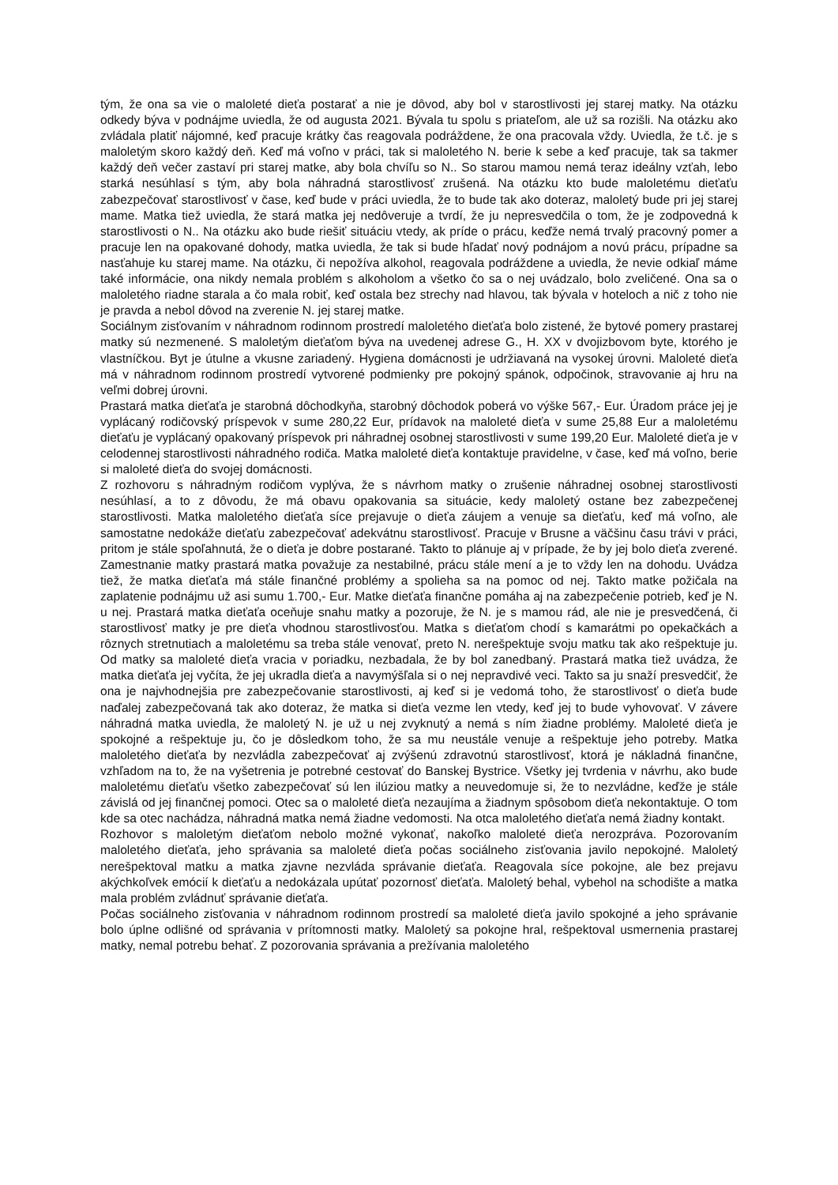tým, že ona sa vie o maloleté dieťa postarať a nie je dôvod, aby bol v starostlivosti jej starej matky. Na otázku odkedy býva v podnájme uviedla, že od augusta 2021. Bývala tu spolu s priateľom, ale už sa rozišli. Na otázku ako zvládala platiť nájomné, keď pracuje krátky čas reagovala podráždene, že ona pracovala vždy. Uviedla, že t.č. je s maloletým skoro každý deň. Keď má voľno v práci, tak si maloletého N. berie k sebe a keď pracuje, tak sa takmer každý deň večer zastaví pri starej matke, aby bola chvíľu so N.. So starou mamou nemá teraz ideálny vzťah, lebo starká nesúhlasí s tým, aby bola náhradná starostlivosť zrušená. Na otázku kto bude maloletému dieťaťu zabezpečovať starostlivosť v čase, keď bude v práci uviedla, že to bude tak ako doteraz, maloletý bude pri jej starej mame. Matka tiež uviedla, že stará matka jej nedôveruje a tvrdí, že ju nepresvedčila o tom, že je zodpovedná k starostlivosti o N.. Na otázku ako bude riešiť situáciu vtedy, ak príde o prácu, keďže nemá trvalý pracovný pomer a pracuje len na opakované dohody, matka uviedla, že tak si bude hľadať nový podnájom a novú prácu, prípadne sa nasťahuje ku starej mame. Na otázku, či nepožíva alkohol, reagovala podráždene a uviedla, že nevie odkiaľ máme také informácie, ona nikdy nemala problém s alkoholom a všetko čo sa o nej uvádzalo, bolo zveličené. Ona sa o maloletého riadne starala a čo mala robiť, keď ostala bez strechy nad hlavou, tak bývala v hoteloch a nič z toho nie je pravda a nebol dôvod na zverenie N. jej starej matke.
Sociálnym zisťovaním v náhradnom rodinnom prostredí maloletého dieťaťa bolo zistené, že bytové pomery prastarej matky sú nezmenené. S maloletým dieťaťom býva na uvedenej adrese G., H. XX v dvojizbovom byte, ktorého je vlastníčkou. Byt je útulne a vkusne zariadený. Hygiena domácnosti je udržiavaná na vysokej úrovni. Maloleté dieťa má v náhradnom rodinnom prostredí vytvorené podmienky pre pokojný spánok, odpočinok, stravovanie aj hru na veľmi dobrej úrovni.
Prastará matka dieťaťa je starobná dôchodkyňa, starobný dôchodok poberá vo výške 567,- Eur. Úradom práce jej je vyplácaný rodičovský príspevok v sume 280,22 Eur, prídavok na maloleté dieťa v sume 25,88 Eur a maloletému dieťaťu je vyplácaný opakovaný príspevok pri náhradnej osobnej starostlivosti v sume 199,20 Eur. Maloleté dieťa je v celodennej starostlivosti náhradného rodiča. Matka maloleté dieťa kontaktuje pravidelne, v čase, keď má voľno, berie si maloleté dieťa do svojej domácnosti.
Z rozhovoru s náhradným rodičom vyplýva, že s návrhom matky o zrušenie náhradnej osobnej starostlivosti nesúhlasí, a to z dôvodu, že má obavu opakovania sa situácie, kedy maloletý ostane bez zabezpečenej starostlivosti. Matka maloletého dieťaťa síce prejavuje o dieťa záujem a venuje sa dieťaťu, keď má voľno, ale samostatne nedokáže dieťaťu zabezpečovať adekvátnu starostlivosť. Pracuje v Brusne a väčšinu času trávi v práci, pritom je stále spoľahnutá, že o dieťa je dobre postarané. Takto to plánuje aj v prípade, že by jej bolo dieťa zverené. Zamestnanie matky prastará matka považuje za nestabilné, prácu stále mení a je to vždy len na dohodu. Uvádza tiež, že matka dieťaťa má stále finančné problémy a spolieha sa na pomoc od nej. Takto matke požičala na zaplatenie podnájmu už asi sumu 1.700,- Eur. Matke dieťaťa finančne pomáha aj na zabezpečenie potrieb, keď je N. u nej. Prastará matka dieťaťa oceňuje snahu matky a pozoruje, že N. je s mamou rád, ale nie je presvedčená, či starostlivosť matky je pre dieťa vhodnou starostlivosťou. Matka s dieťaťom chodí s kamarátmi po opekačkách a rôznych stretnutiach a maloletému sa treba stále venovať, preto N. nerešpektuje svoju matku tak ako rešpektuje ju. Od matky sa maloleté dieťa vracia v poriadku, nezbadala, že by bol zanedbaný. Prastará matka tiež uvádza, že matka dieťaťa jej vyčíta, že jej ukradla dieťa a navymýšľala si o nej nepravdivé veci. Takto sa ju snaží presvedčiť, že ona je najvhodnejšia pre zabezpečovanie starostlivosti, aj keď si je vedomá toho, že starostlivosť o dieťa bude naďalej zabezpečovaná tak ako doteraz, že matka si dieťa vezme len vtedy, keď jej to bude vyhovovať. V závere náhradná matka uviedla, že maloletý N. je už u nej zvyknutý a nemá s ním žiadne problémy. Maloleté dieťa je spokojné a rešpektuje ju, čo je dôsledkom toho, že sa mu neustále venuje a rešpektuje jeho potreby. Matka maloletého dieťaťa by nezvládla zabezpečovať aj zvýšenú zdravotnú starostlivosť, ktorá je nákladná finančne, vzhľadom na to, že na vyšetrenia je potrebné cestovať do Banskej Bystrice. Všetky jej tvrdenia v návrhu, ako bude maloletému dieťaťu všetko zabezpečovať sú len ilúziou matky a neuvedomuje si, že to nezvládne, keďže je stále závislá od jej finančnej pomoci. Otec sa o maloleté dieťa nezaujíma a žiadnym spôsobom dieťa nekontaktuje. O tom kde sa otec nachádza, náhradná matka nemá žiadne vedomosti. Na otca maloletého dieťaťa nemá žiadny kontakt.
Rozhovor s maloletým dieťaťom nebolo možné vykonať, nakoľko maloleté dieťa nerozpráva. Pozorovaním maloletého dieťaťa, jeho správania sa maloleté dieťa počas sociálneho zisťovania javilo nepokojné. Maloletý nerešpektoval matku a matka zjavne nezvláda správanie dieťaťa. Reagovala síce pokojne, ale bez prejavu akýchkoľvek emócií k dieťaťu a nedokázala upútať pozornosť dieťaťa. Maloletý behal, vybehol na schodište a matka mala problém zvládnuť správanie dieťaťa.
Počas sociálneho zisťovania v náhradnom rodinnom prostredí sa maloleté dieťa javilo spokojné a jeho správanie bolo úplne odlišné od správania v prítomnosti matky. Maloletý sa pokojne hral, rešpektoval usmernenia prastarej matky, nemal potrebu behať. Z pozorovania správania a prežívania maloletého